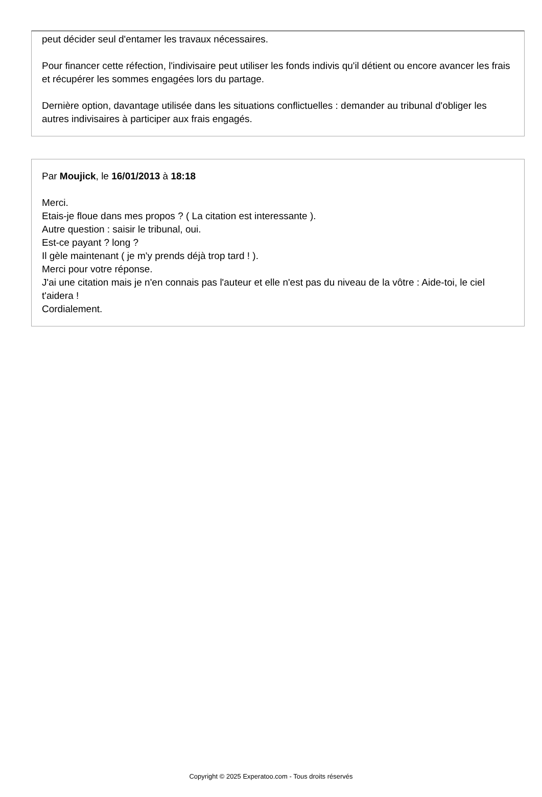peut décider seul d'entamer les travaux nécessaires.
Pour financer cette réfection, l'indivisaire peut utiliser les fonds indivis qu'il détient ou encore avancer les frais et récupérer les sommes engagées lors du partage.
Dernière option, davantage utilisée dans les situations conflictuelles : demander au tribunal d'obliger les autres indivisaires à participer aux frais engagés.
Par Moujick, le 16/01/2013 à 18:18
Merci.
Etais-je floue dans mes propos ? ( La citation est interessante ).
Autre question : saisir le tribunal, oui.
Est-ce payant ? long ?
Il gèle maintenant ( je m'y prends déjà trop tard ! ).
Merci pour votre réponse.
J'ai une citation mais je n'en connais pas l'auteur et elle n'est pas du niveau de la vôtre : Aide-toi, le ciel t'aidera !
Cordialement.
Copyright © 2025 Experatoo.com - Tous droits réservés